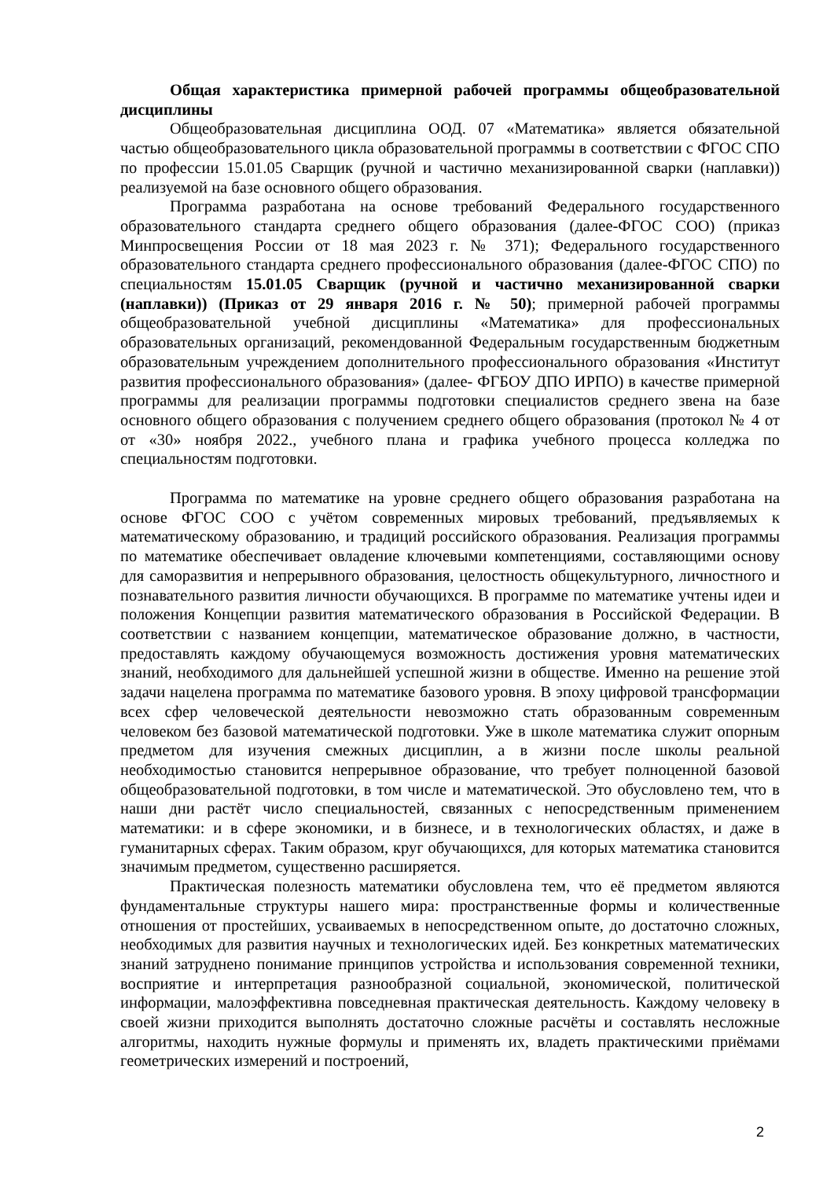Общая характеристика примерной рабочей программы общеобразовательной дисциплины
Общеобразовательная дисциплина ООД. 07 «Математика» является обязательной частью общеобразовательного цикла образовательной программы в соответствии с ФГОС СПО по профессии 15.01.05 Сварщик (ручной и частично механизированной сварки (наплавки)) реализуемой на базе основного общего образования.
Программа разработана на основе требований Федерального государственного образовательного стандарта среднего общего образования (далее-ФГОС СОО) (приказ Минпросвещения России от 18 мая 2023 г. № 371); Федерального государственного образовательного стандарта среднего профессионального образования (далее-ФГОС СПО) по специальностям 15.01.05 Сварщик (ручной и частично механизированной сварки (наплавки)) (Приказ от 29 января 2016 г. № 50); примерной рабочей программы общеобразовательной учебной дисциплины «Математика» для профессиональных образовательных организаций, рекомендованной Федеральным государственным бюджетным образовательным учреждением дополнительного профессионального образования «Институт развития профессионального образования» (далее- ФГБОУ ДПО ИРПО) в качестве примерной программы для реализации программы подготовки специалистов среднего звена на базе основного общего образования с получением среднего общего образования (протокол № 4 от от «30» ноября 2022., учебного плана и графика учебного процесса колледжа по специальностям подготовки.
Программа по математике на уровне среднего общего образования разработана на основе ФГОС СОО с учётом современных мировых требований, предъявляемых к математическому образованию, и традиций российского образования. Реализация программы по математике обеспечивает овладение ключевыми компетенциями, составляющими основу для саморазвития и непрерывного образования, целостность общекультурного, личностного и познавательного развития личности обучающихся. В программе по математике учтены идеи и положения Концепции развития математического образования в Российской Федерации. В соответствии с названием концепции, математическое образование должно, в частности, предоставлять каждому обучающемуся возможность достижения уровня математических знаний, необходимого для дальнейшей успешной жизни в обществе. Именно на решение этой задачи нацелена программа по математике базового уровня. В эпоху цифровой трансформации всех сфер человеческой деятельности невозможно стать образованным современным человеком без базовой математической подготовки. Уже в школе математика служит опорным предметом для изучения смежных дисциплин, а в жизни после школы реальной необходимостью становится непрерывное образование, что требует полноценной базовой общеобразовательной подготовки, в том числе и математической. Это обусловлено тем, что в наши дни растёт число специальностей, связанных с непосредственным применением математики: и в сфере экономики, и в бизнесе, и в технологических областях, и даже в гуманитарных сферах. Таким образом, круг обучающихся, для которых математика становится значимым предметом, существенно расширяется.
Практическая полезность математики обусловлена тем, что её предметом являются фундаментальные структуры нашего мира: пространственные формы и количественные отношения от простейших, усваиваемых в непосредственном опыте, до достаточно сложных, необходимых для развития научных и технологических идей. Без конкретных математических знаний затруднено понимание принципов устройства и использования современной техники, восприятие и интерпретация разнообразной социальной, экономической, политической информации, малоэффективна повседневная практическая деятельность. Каждому человеку в своей жизни приходится выполнять достаточно сложные расчёты и составлять несложные алгоритмы, находить нужные формулы и применять их, владеть практическими приёмами геометрических измерений и построений,
2